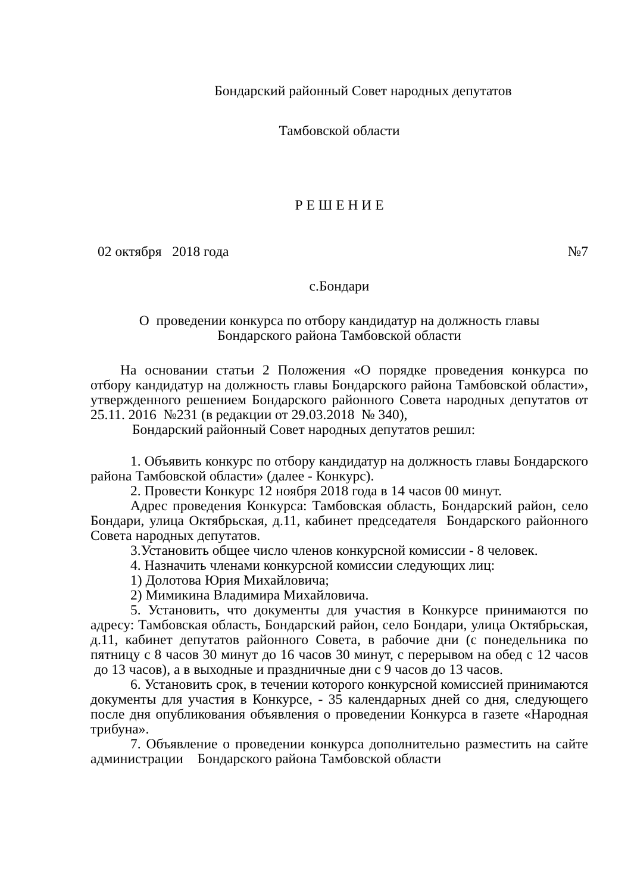Бондарский районный Совет народных депутатов
Тамбовской области
Р Е Ш Е Н И Е
02 октября 2018 года №7
с.Бондари
О проведении конкурса по отбору кандидатур на должность главы
Бондарского района Тамбовской области
На основании статьи 2 Положения «О порядке проведения конкурса по отбору кандидатур на должность главы Бондарского района Тамбовской области», утвержденного решением Бондарского районного Совета народных депутатов от 25.11. 2016 №231 (в редакции от 29.03.2018 № 340),
Бондарский районный Совет народных депутатов решил:
1. Объявить конкурс по отбору кандидатур на должность главы Бондарского района Тамбовской области» (далее - Конкурс).
2. Провести Конкурс 12 ноября 2018 года в 14 часов 00 минут.
Адрес проведения Конкурса: Тамбовская область, Бондарский район, село Бондари, улица Октябрьская, д.11, кабинет председателя Бондарского районного Совета народных депутатов.
3.Установить общее число членов конкурсной комиссии - 8 человек.
4. Назначить членами конкурсной комиссии следующих лиц:
1) Долотова Юрия Михайловича;
2) Мимикина Владимира Михайловича.
5. Установить, что документы для участия в Конкурсе принимаются по адресу: Тамбовская область, Бондарский район, село Бондари, улица Октябрьская, д.11, кабинет депутатов районного Совета, в рабочие дни (с понедельника по пятницу с 8 часов 30 минут до 16 часов 30 минут, с перерывом на обед с 12 часов до 13 часов), а в выходные и праздничные дни с 9 часов до 13 часов.
6. Установить срок, в течении которого конкурсной комиссией принимаются документы для участия в Конкурсе, - 35 календарных дней со дня, следующего после дня опубликования объявления о проведении Конкурса в газете «Народная трибуна».
7. Объявление о проведении конкурса дополнительно разместить на сайте администрации Бондарского района Тамбовской области